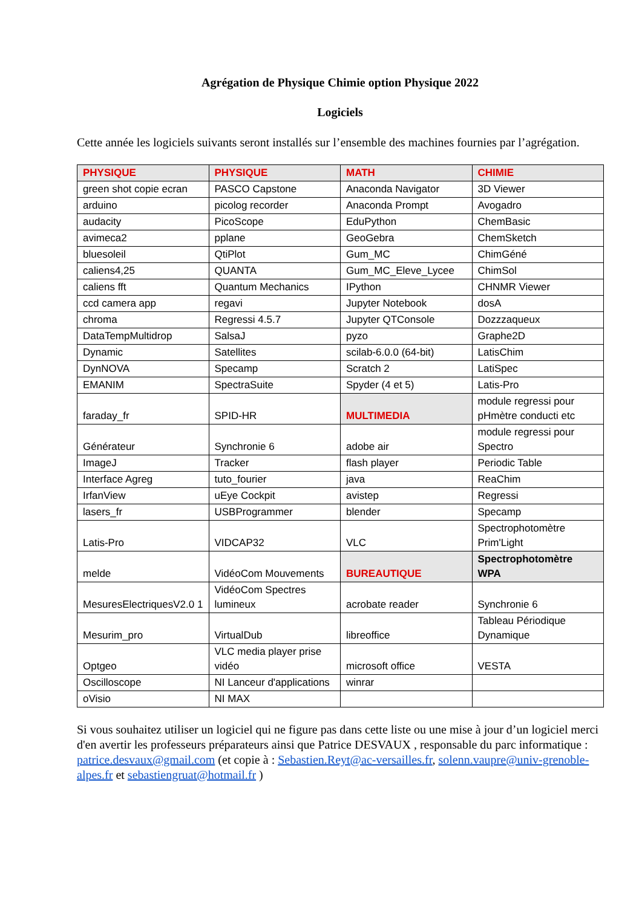Agrégation de Physique Chimie option Physique 2022
Logiciels
Cette année les logiciels suivants seront installés sur l’ensemble des machines fournies par l’agrégation.
| PHYSIQUE | PHYSIQUE | MATH | CHIMIE |
| green shot copie ecran | PASCO Capstone | Anaconda Navigator | 3D Viewer |
| arduino | picolog recorder | Anaconda Prompt | Avogadro |
| audacity | PicoScope | EduPython | ChemBasic |
| avimeca2 | pplane | GeoGebra | ChemSketch |
| bluesoleil | QtiPlot | Gum_MC | ChimGéné |
| caliens4,25 | QUANTA | Gum_MC_Eleve_Lycee | ChimSol |
| caliens fft | Quantum Mechanics | IPython | CHNMR Viewer |
| ccd camera app | regavi | Jupyter Notebook | dosA |
| chroma | Regressi 4.5.7 | Jupyter QTConsole | Dozzzaqueux |
| DataTempMultidrop | SalsaJ | pyzo | Graphe2D |
| Dynamic | Satellites | scilab-6.0.0 (64-bit) | LatisChim |
| DynNOVA | Specamp | Scratch 2 | LatiSpec |
| EMANIM | SpectraSuite | Spyder (4 et 5) | Latis-Pro |
| faraday_fr | SPID-HR | MULTIMEDIA | module regressi pour pHmètre conducti etc |
| Générateur | Synchronie 6 | adobe air | module regressi pour Spectro |
| ImageJ | Tracker | flash player | Periodic Table |
| Interface Agreg | tuto_fourier | java | ReaChim |
| IrfanView | uEye Cockpit | avistep | Regressi |
| lasers_fr | USBProgrammer | blender | Specamp |
| Latis-Pro | VIDCAP32 | VLC | Spectrophotomètre Prim'Light |
| melde | VidéoCom Mouvements | BUREAUTIQUE | Spectrophotomètre WPA |
| MesuresElectriquesV2.0 1 | VidéoCom Spectres lumineux | acrobate reader | Synchronie 6 |
| Mesurim_pro | VirtualDub | libreoffice | Tableau Périodique Dynamique |
| Optgeo | VLC media player prise vidéo | microsoft office | VESTA |
| Oscilloscope | NI Lanceur d'applications | winrar | |
| oVisio | NI MAX | | |
Si vous souhaitez utiliser un logiciel qui ne figure pas dans cette liste ou une mise à jour d’un logiciel merci d'en avertir les professeurs préparateurs ainsi que Patrice DESVAUX , responsable du parc informatique : patrice.desvaux@gmail.com (et copie à : Sebastien.Reyt@ac-versailles.fr, solenn.vaupre@univ-grenoble-alpes.fr et sebastiengruat@hotmail.fr )